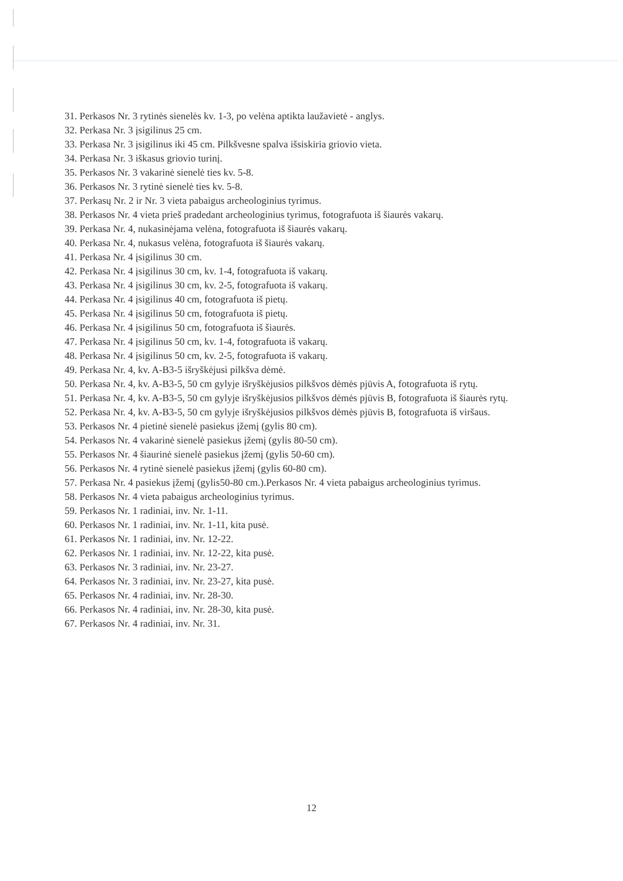31. Perkasos Nr. 3 rytinės sienelės kv. 1-3, po velėna aptikta laužavietė - anglys.
32. Perkasa Nr. 3 įsigilinus 25 cm.
33. Perkasa Nr. 3 įsigilinus iki 45 cm. Pilkšvesne spalva išsiskiria griovio vieta.
34. Perkasa Nr. 3 iškasus griovio turinį.
35. Perkasos Nr. 3 vakarinė sienelė ties kv. 5-8.
36. Perkasos Nr. 3 rytinė sienelė ties kv. 5-8.
37. Perkasų Nr. 2 ir Nr. 3 vieta pabaigus archeologinius tyrimus.
38. Perkasos Nr. 4 vieta prieš pradedant archeologinius tyrimus, fotografuota iš šiaurės vakarų.
39. Perkasa Nr. 4, nukasinėjama velėna, fotografuota iš šiaurės vakarų.
40. Perkasa Nr. 4, nukasus velėna, fotografuota iš šiaurės vakarų.
41. Perkasa Nr. 4 įsigilinus 30 cm.
42. Perkasa Nr. 4 įsigilinus 30 cm, kv. 1-4, fotografuota iš vakarų.
43. Perkasa Nr. 4 įsigilinus 30 cm, kv. 2-5, fotografuota iš vakarų.
44. Perkasa Nr. 4 įsigilinus 40 cm, fotografuota iš pietų.
45. Perkasa Nr. 4 įsigilinus 50 cm, fotografuota iš pietų.
46. Perkasa Nr. 4 įsigilinus 50 cm, fotografuota iš šiaurės.
47. Perkasa Nr. 4 įsigilinus 50 cm, kv. 1-4, fotografuota iš vakarų.
48. Perkasa Nr. 4 įsigilinus 50 cm, kv. 2-5, fotografuota iš vakarų.
49. Perkasa Nr. 4, kv. A-B3-5 išryškėjusi pilkšva dėmė.
50. Perkasa Nr. 4, kv. A-B3-5, 50 cm gylyje išryškėjusios pilkšvos dėmės pjūvis A, fotografuota iš rytų.
51. Perkasa Nr. 4, kv. A-B3-5, 50 cm gylyje išryškėjusios pilkšvos dėmės pjūvis B, fotografuota iš šiaurės rytų.
52. Perkasa Nr. 4, kv. A-B3-5, 50 cm gylyje išryškėjusios pilkšvos dėmės pjūvis B, fotografuota iš viršaus.
53. Perkasos Nr. 4 pietinė sienelė pasiekus įžemį (gylis 80 cm).
54. Perkasos Nr. 4 vakarinė sienelė pasiekus įžemį (gylis 80-50 cm).
55. Perkasos Nr. 4 šiaurinė sienelė pasiekus įžemį (gylis 50-60 cm).
56. Perkasos Nr. 4 rytinė sienelė pasiekus įžemį (gylis 60-80 cm).
57. Perkasa Nr. 4 pasiekus įžemį (gylis50-80 cm.).Perkasos Nr. 4 vieta pabaigus archeologinius tyrimus.
58. Perkasos Nr. 4 vieta pabaigus archeologinius tyrimus.
59. Perkasos Nr. 1 radiniai, inv. Nr. 1-11.
60. Perkasos Nr. 1 radiniai, inv. Nr. 1-11, kita pusė.
61. Perkasos Nr. 1 radiniai, inv. Nr. 12-22.
62. Perkasos Nr. 1 radiniai, inv. Nr. 12-22, kita pusė.
63. Perkasos Nr. 3 radiniai, inv. Nr. 23-27.
64. Perkasos Nr. 3 radiniai, inv. Nr. 23-27, kita pusė.
65. Perkasos Nr. 4 radiniai, inv. Nr. 28-30.
66. Perkasos Nr. 4 radiniai, inv. Nr. 28-30, kita pusė.
67. Perkasos Nr. 4 radiniai, inv. Nr. 31.
12